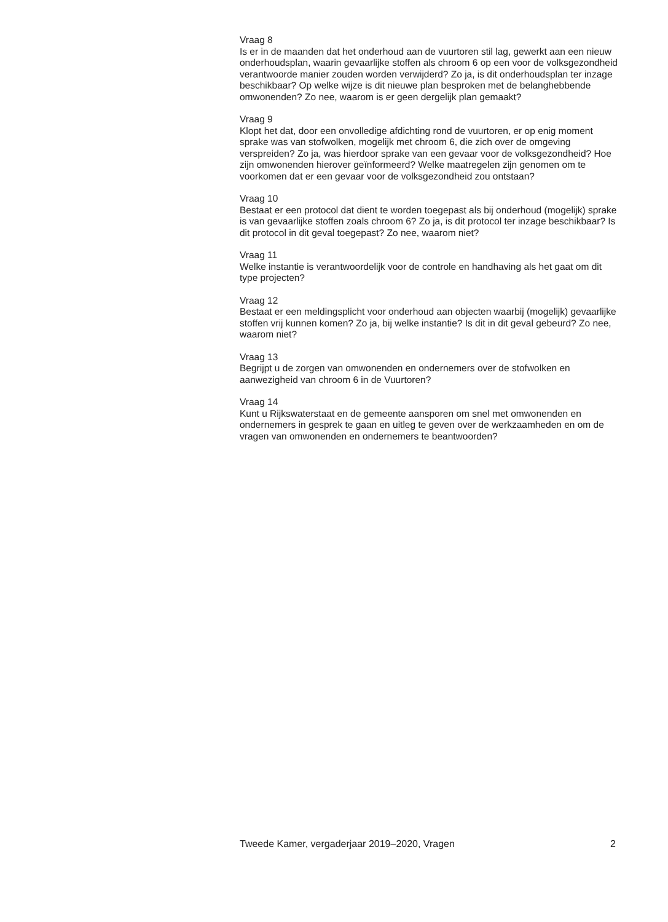Vraag 8
Is er in de maanden dat het onderhoud aan de vuurtoren stil lag, gewerkt aan een nieuw onderhoudsplan, waarin gevaarlijke stoffen als chroom 6 op een voor de volksgezondheid verantwoorde manier zouden worden verwijderd? Zo ja, is dit onderhoudsplan ter inzage beschikbaar? Op welke wijze is dit nieuwe plan besproken met de belanghebbende omwonenden? Zo nee, waarom is er geen dergelijk plan gemaakt?
Vraag 9
Klopt het dat, door een onvolledige afdichting rond de vuurtoren, er op enig moment sprake was van stofwolken, mogelijk met chroom 6, die zich over de omgeving verspreiden? Zo ja, was hierdoor sprake van een gevaar voor de volksgezondheid? Hoe zijn omwonenden hierover geïnformeerd? Welke maatregelen zijn genomen om te voorkomen dat er een gevaar voor de volksgezondheid zou ontstaan?
Vraag 10
Bestaat er een protocol dat dient te worden toegepast als bij onderhoud (mogelijk) sprake is van gevaarlijke stoffen zoals chroom 6? Zo ja, is dit protocol ter inzage beschikbaar? Is dit protocol in dit geval toegepast? Zo nee, waarom niet?
Vraag 11
Welke instantie is verantwoordelijk voor de controle en handhaving als het gaat om dit type projecten?
Vraag 12
Bestaat er een meldingsplicht voor onderhoud aan objecten waarbij (mogelijk) gevaarlijke stoffen vrij kunnen komen? Zo ja, bij welke instantie? Is dit in dit geval gebeurd? Zo nee, waarom niet?
Vraag 13
Begrijpt u de zorgen van omwonenden en ondernemers over de stofwolken en aanwezigheid van chroom 6 in de Vuurtoren?
Vraag 14
Kunt u Rijkswaterstaat en de gemeente aansporen om snel met omwonenden en ondernemers in gesprek te gaan en uitleg te geven over de werkzaamheden en om de vragen van omwonenden en ondernemers te beantwoorden?
Tweede Kamer, vergaderjaar 2019–2020, Vragen 2